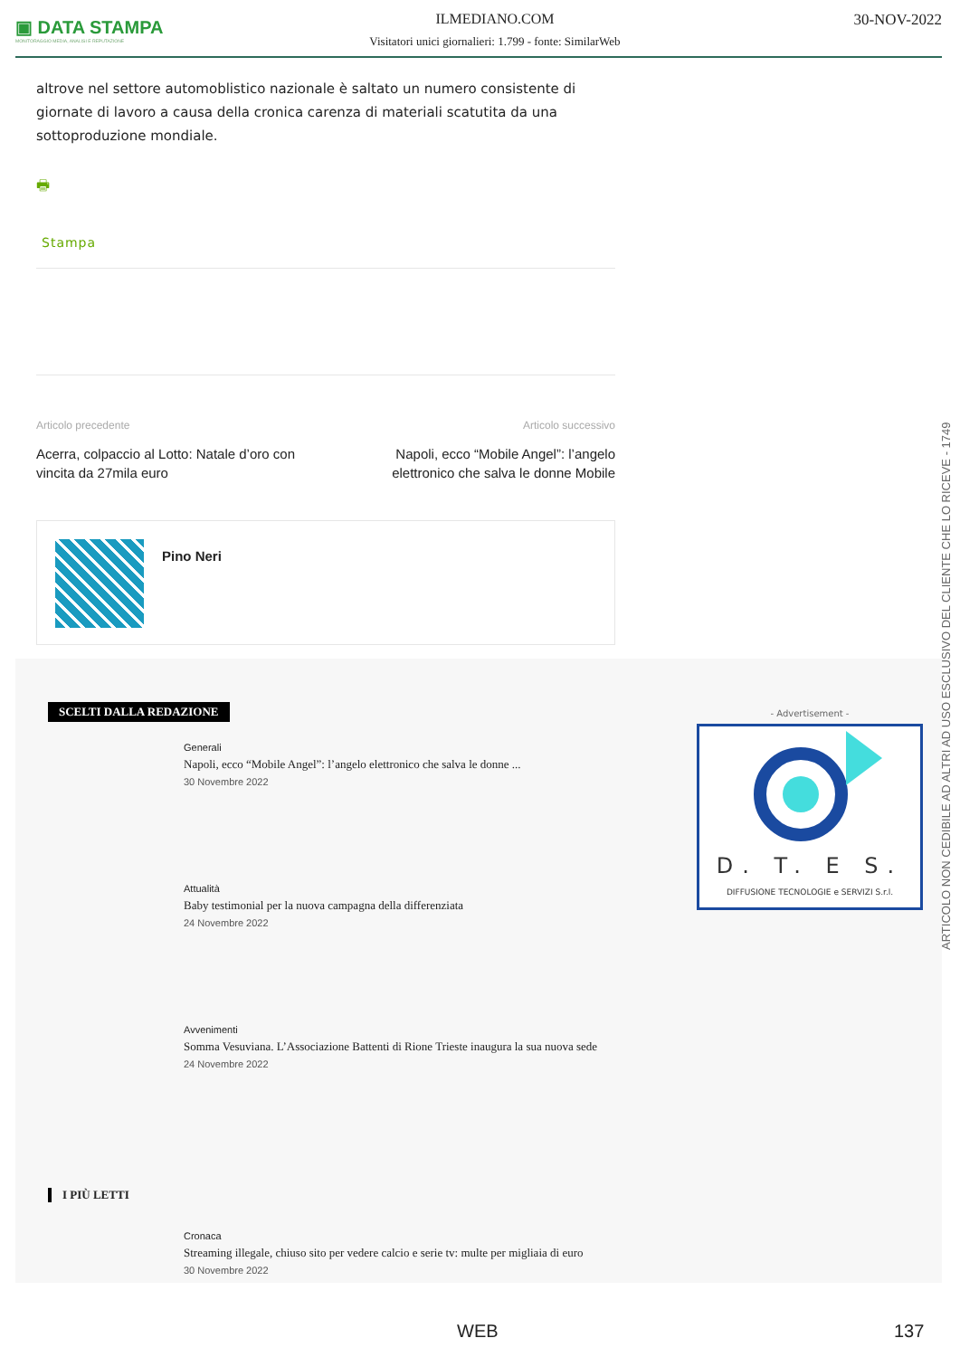▣ DATA STAMPA
MONITORAGGIO MEDIA, ANALISI E REPUTAZIONE
ILMEDIANO.COM
Visitatori unici giornalieri: 1.799 - fonte: SimilarWeb
30-NOV-2022
altrove nel settore automoblistico nazionale è saltato un numero consistente di giornate di lavoro a causa della cronica carenza di materiali scatutita da una sottoproduzione mondiale.
🖶
Stampa
Articolo precedente
Acerra, colpaccio al Lotto: Natale d’oro con vincita da 27mila euro
Articolo successivo
Napoli, ecco “Mobile Angel”: l’angelo elettronico che salva le donne Mobile
Pino Neri
SCELTI DALLA REDAZIONE
Generali
Napoli, ecco “Mobile Angel”: l’angelo elettronico che salva le donne ...
30 Novembre 2022
Attualità
Baby testimonial per la nuova campagna della differenziata
24 Novembre 2022
Avvenimenti
Somma Vesuviana. L’Associazione Battenti di Rione Trieste inaugura la sua nuova sede
24 Novembre 2022
I PIÙ LETTI
Cronaca
Streaming illegale, chiuso sito per vedere calcio e serie tv: multe per migliaia di euro
30 Novembre 2022
- Advertisement -
D. T. E S.
DIFFUSIONE TECNOLOGIE e SERVIZI S.r.l.
ARTICOLO NON CEDIBILE AD ALTRI AD USO ESCLUSIVO DEL CLIENTE CHE LO RICEVE - 1749
WEB 137